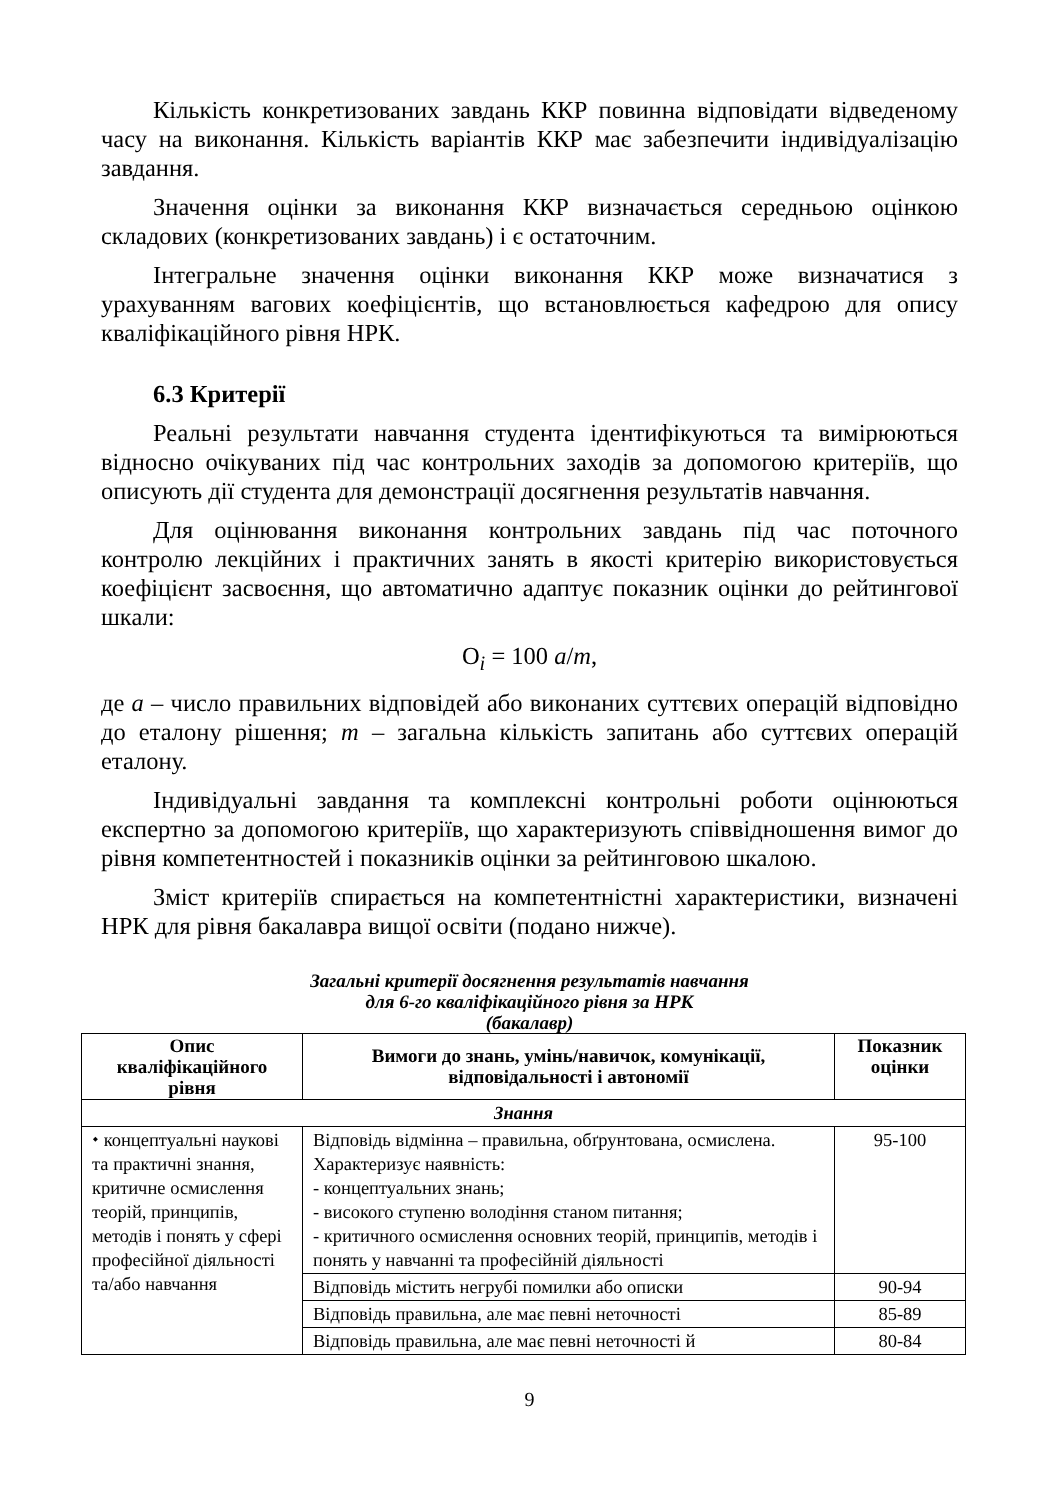Кількість конкретизованих завдань ККР повинна відповідати відведеному часу на виконання. Кількість варіантів ККР має забезпечити індивідуалізацію завдання.
Значення оцінки за виконання ККР визначається середньою оцінкою складових (конкретизованих завдань) і є остаточним.
Інтегральне значення оцінки виконання ККР може визначатися з урахуванням вагових коефіцієнтів, що встановлюється кафедрою для опису кваліфікаційного рівня НРК.
6.3 Критерії
Реальні результати навчання студента ідентифікуються та вимірюються відносно очікуваних під час контрольних заходів за допомогою критеріїв, що описують дії студента для демонстрації досягнення результатів навчання.
Для оцінювання виконання контрольних завдань під час поточного контролю лекційних і практичних занять в якості критерію використовується коефіцієнт засвоєння, що автоматично адаптує показник оцінки до рейтингової шкали:
О<sub>i</sub> = 100 a/m,
де a – число правильних відповідей або виконаних суттєвих операцій відповідно до еталону рішення; m – загальна кількість запитань або суттєвих операцій еталону.
Індивідуальні завдання та комплексні контрольні роботи оцінюються експертно за допомогою критеріїв, що характеризують співвідношення вимог до рівня компетентностей і показників оцінки за рейтинговою шкалою.
Зміст критеріїв спирається на компетентністні характеристики, визначені НРК для рівня бакалавра вищої освіти (подано нижче).
Загальні критерії досягнення результатів навчання
для 6-го кваліфікаційного рівня за НРК
(бакалавр)
| Опис кваліфікаційного рівня | Вимоги до знань, умінь/навичок, комунікації, відповідальності і автономії | Показник оцінки |
| --- | --- | --- |
| Знання | | |
| ⬩ концептуальні наукові та практичні знання, критичне осмислення теорій, принципів, методів і понять у сфері професійної діяльності та/або навчання | Відповідь відмінна – правильна, обґрунтована, осмислена. Характеризує наявність: - концептуальних знань; - високого ступеню володіння станом питання; - критичного осмислення основних теорій, принципів, методів і понять у навчанні та професійній діяльності | 95-100 |
| | Відповідь містить негрубі помилки або описки | 90-94 |
| | Відповідь правильна, але має певні неточності | 85-89 |
| | Відповідь правильна, але має певні неточності й | 80-84 |
9